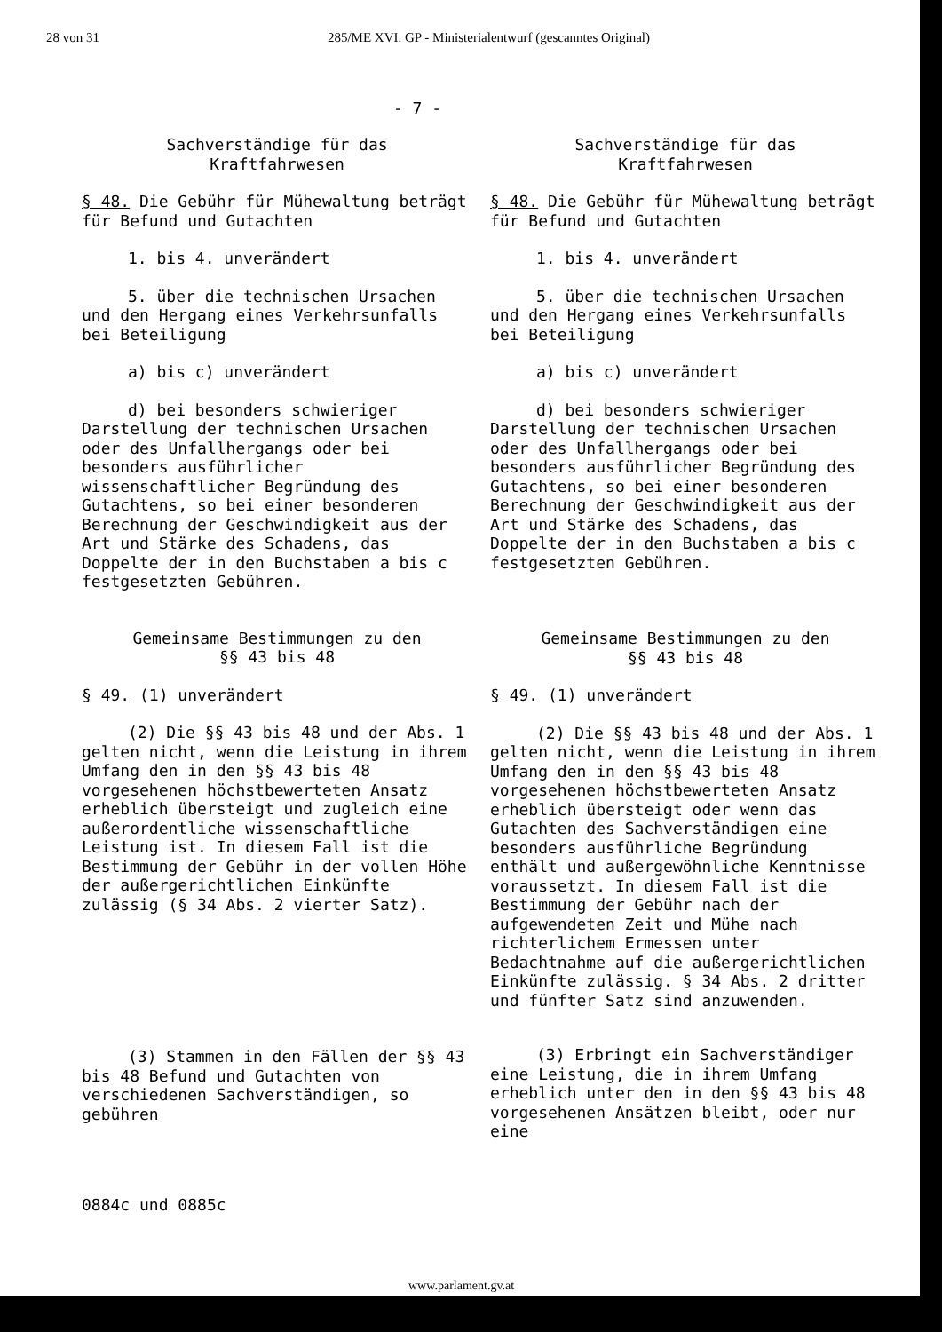28 von 31 285/ME XVI. GP - Ministerialentwurf (gescanntes Original)
- 7 -
Sachverständige für das
Kraftfahrwesen
§ 48. Die Gebühr für Mühewaltung beträgt für Befund und Gutachten
1. bis 4. unverändert
5. über die technischen Ursachen und den Hergang eines Verkehrsunfalls bei Beteiligung
a) bis c) unverändert
d) bei besonders schwieriger Darstellung der technischen Ursachen oder des Unfallhergangs oder bei besonders ausführlicher wissenschaftlicher Begründung des Gutachtens, so bei einer besonderen Berechnung der Geschwindigkeit aus der Art und Stärke des Schadens, das Doppelte der in den Buchstaben a bis c festgesetzten Gebühren.
Gemeinsame Bestimmungen zu den
§§ 43 bis 48
§ 49. (1) unverändert
(2) Die §§ 43 bis 48 und der Abs. 1 gelten nicht, wenn die Leistung in ihrem Umfang den in den §§ 43 bis 48 vorgesehenen höchstbewerteten Ansatz erheblich übersteigt und zugleich eine außerordentliche wissenschaftliche Leistung ist. In diesem Fall ist die Bestimmung der Gebühr in der vollen Höhe der außergerichtlichen Einkünfte zulässig (§ 34 Abs. 2 vierter Satz).
(3) Stammen in den Fällen der §§ 43 bis 48 Befund und Gutachten von verschiedenen Sachverständigen, so gebühren
Sachverständige für das
Kraftfahrwesen
§ 48. Die Gebühr für Mühewaltung beträgt für Befund und Gutachten
1. bis 4. unverändert
5. über die technischen Ursachen und den Hergang eines Verkehrsunfalls bei Beteiligung
a) bis c) unverändert
d) bei besonders schwieriger Darstellung der technischen Ursachen oder des Unfallhergangs oder bei besonders ausführlicher Begründung des Gutachtens, so bei einer besonderen Berechnung der Geschwindigkeit aus der Art und Stärke des Schadens, das Doppelte der in den Buchstaben a bis c festgesetzten Gebühren.
Gemeinsame Bestimmungen zu den
§§ 43 bis 48
§ 49. (1) unverändert
(2) Die §§ 43 bis 48 und der Abs. 1 gelten nicht, wenn die Leistung in ihrem Umfang den in den §§ 43 bis 48 vorgesehenen höchstbewerteten Ansatz erheblich übersteigt oder wenn das Gutachten des Sachverständigen eine besonders ausführliche Begründung enthält und außergewöhnliche Kenntnisse voraussetzt. In diesem Fall ist die Bestimmung der Gebühr nach der aufgewendeten Zeit und Mühe nach richterlichem Ermessen unter Bedachtnahme auf die außergerichtlichen Einkünfte zulässig. § 34 Abs. 2 dritter und fünfter Satz sind anzuwenden.
(3) Erbringt ein Sachverständiger eine Leistung, die in ihrem Umfang erheblich unter den in den §§ 43 bis 48 vorgesehenen Ansätzen bleibt, oder nur eine
0884c und 0885c
www.parlament.gv.at